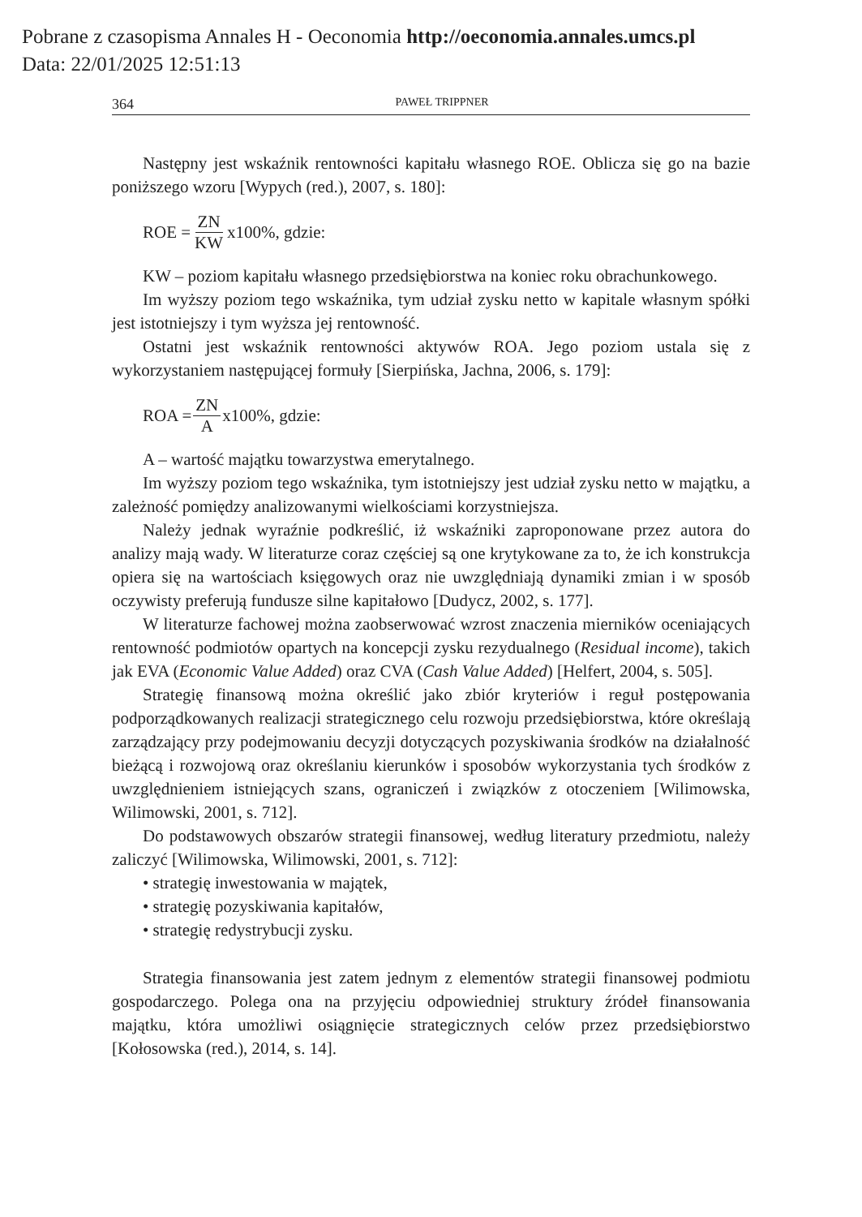Pobrane z czasopisma Annales H - Oeconomia http://oeconomia.annales.umcs.pl
Data: 22/01/2025 12:51:13
364 PAWEŁ TRIPPNER
Następny jest wskaźnik rentowności kapitału własnego ROE. Oblicza się go na bazie poniższego wzoru [Wypych (red.), 2007, s. 180]:
ROE = ZN KW x100%, gdzie:
KW – poziom kapitału własnego przedsiębiorstwa na koniec roku obrachunkowego.
Im wyższy poziom tego wskaźnika, tym udział zysku netto w kapitale własnym spółki jest istotniejszy i tym wyższa jej rentowność.
Ostatni jest wskaźnik rentowności aktywów ROA. Jego poziom ustala się z wykorzystaniem następującej formuły [Sierpińska, Jachna, 2006, s. 179]:
ROA = ZN A x100%, gdzie:
A – wartość majątku towarzystwa emerytalnego.
Im wyższy poziom tego wskaźnika, tym istotniejszy jest udział zysku netto w majątku, a zależność pomiędzy analizowanymi wielkościami korzystniejsza.
Należy jednak wyraźnie podkreślić, iż wskaźniki zaproponowane przez autora do analizy mają wady. W literaturze coraz częściej są one krytykowane za to, że ich konstrukcja opiera się na wartościach księgowych oraz nie uwzględniają dynamiki zmian i w sposób oczywisty preferują fundusze silne kapitałowo [Dudycz, 2002, s. 177].
W literaturze fachowej można zaobserwować wzrost znaczenia mierników oceniających rentowność podmiotów opartych na koncepcji zysku rezydualnego (Residual income), takich jak EVA (Economic Value Added) oraz CVA (Cash Value Added) [Helfert, 2004, s. 505].
Strategię finansową można określić jako zbiór kryteriów i reguł postępowania podporządkowanych realizacji strategicznego celu rozwoju przedsiębiorstwa, które określają zarządzający przy podejmowaniu decyzji dotyczących pozyskiwania środków na działalność bieżącą i rozwojową oraz określaniu kierunków i sposobów wykorzystania tych środków z uwzględnieniem istniejących szans, ograniczeń i związków z otoczeniem [Wilimowska, Wilimowski, 2001, s. 712].
Do podstawowych obszarów strategii finansowej, według literatury przedmiotu, należy zaliczyć [Wilimowska, Wilimowski, 2001, s. 712]:
• strategię inwestowania w majątek,
• strategię pozyskiwania kapitałów,
• strategię redystrybucji zysku.
Strategia finansowania jest zatem jednym z elementów strategii finansowej podmiotu gospodarczego. Polega ona na przyjęciu odpowiedniej struktury źródeł finansowania majątku, która umożliwi osiągnięcie strategicznych celów przez przedsiębiorstwo [Kołosowska (red.), 2014, s. 14].